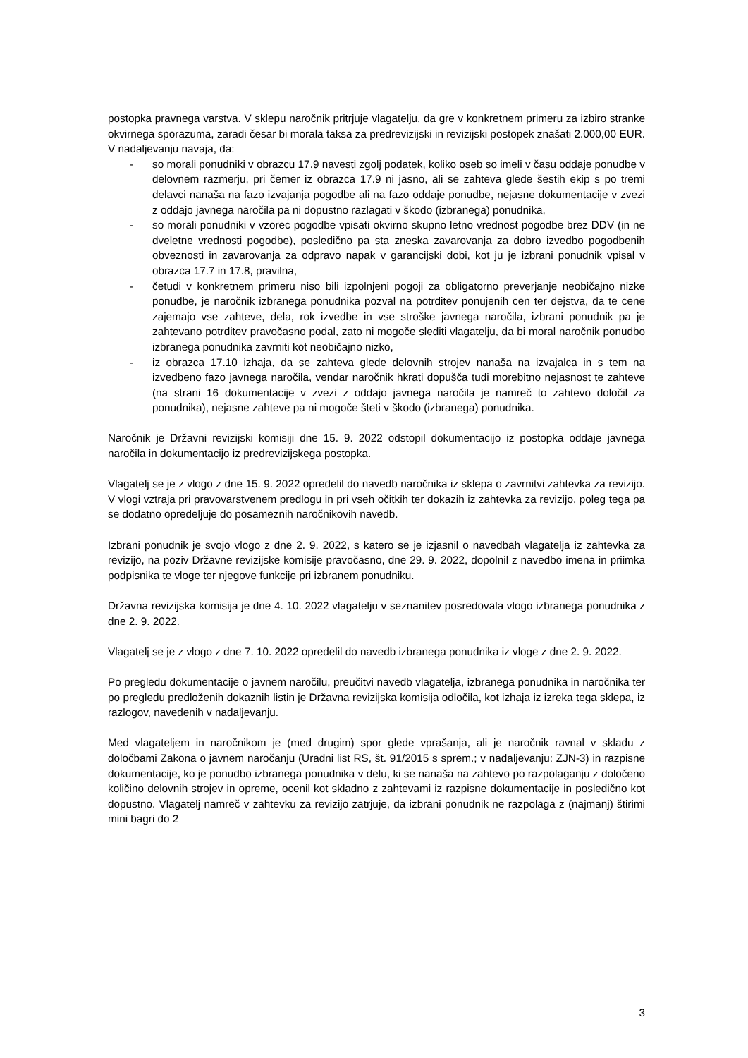postopka pravnega varstva. V sklepu naročnik pritrjuje vlagatelju, da gre v konkretnem primeru za izbiro stranke okvirnega sporazuma, zaradi česar bi morala taksa za predrevizijski in revizijski postopek znašati 2.000,00 EUR. V nadaljevanju navaja, da:
- so morali ponudniki v obrazcu 17.9 navesti zgolj podatek, koliko oseb so imeli v času oddaje ponudbe v delovnem razmerju, pri čemer iz obrazca 17.9 ni jasno, ali se zahteva glede šestih ekip s po tremi delavci nanaša na fazo izvajanja pogodbe ali na fazo oddaje ponudbe, nejasne dokumentacije v zvezi z oddajo javnega naročila pa ni dopustno razlagati v škodo (izbranega) ponudnika,
- so morali ponudniki v vzorec pogodbe vpisati okvirno skupno letno vrednost pogodbe brez DDV (in ne dveletne vrednosti pogodbe), posledično pa sta zneska zavarovanja za dobro izvedbo pogodbenih obveznosti in zavarovanja za odpravo napak v garancijski dobi, kot ju je izbrani ponudnik vpisal v obrazca 17.7 in 17.8, pravilna,
- četudi v konkretnem primeru niso bili izpolnjeni pogoji za obligatorno preverjanje neobičajno nizke ponudbe, je naročnik izbranega ponudnika pozval na potrditev ponujenih cen ter dejstva, da te cene zajemajo vse zahteve, dela, rok izvedbe in vse stroške javnega naročila, izbrani ponudnik pa je zahtevano potrditev pravočasno podal, zato ni mogoče slediti vlagatelju, da bi moral naročnik ponudbo izbranega ponudnika zavrniti kot neobičajno nizko,
- iz obrazca 17.10 izhaja, da se zahteva glede delovnih strojev nanaša na izvajalca in s tem na izvedbeno fazo javnega naročila, vendar naročnik hkrati dopušča tudi morebitno nejasnost te zahteve (na strani 16 dokumentacije v zvezi z oddajo javnega naročila je namreč to zahtevo določil za ponudnika), nejasne zahteve pa ni mogoče šteti v škodo (izbranega) ponudnika.
Naročnik je Državni revizijski komisiji dne 15. 9. 2022 odstopil dokumentacijo iz postopka oddaje javnega naročila in dokumentacijo iz predrevizijskega postopka.
Vlagatelj se je z vlogo z dne 15. 9. 2022 opredelil do navedb naročnika iz sklepa o zavrnitvi zahtevka za revizijo. V vlogi vztraja pri pravovarstvenem predlogu in pri vseh očitkih ter dokazih iz zahtevka za revizijo, poleg tega pa se dodatno opredeljuje do posameznih naročnikovih navedb.
Izbrani ponudnik je svojo vlogo z dne 2. 9. 2022, s katero se je izjasnil o navedbah vlagatelja iz zahtevka za revizijo, na poziv Državne revizijske komisije pravočasno, dne 29. 9. 2022, dopolnil z navedbo imena in priimka podpisnika te vloge ter njegove funkcije pri izbranem ponudniku.
Državna revizijska komisija je dne 4. 10. 2022 vlagatelju v seznanitev posredovala vlogo izbranega ponudnika z dne 2. 9. 2022.
Vlagatelj se je z vlogo z dne 7. 10. 2022 opredelil do navedb izbranega ponudnika iz vloge z dne 2. 9. 2022.
Po pregledu dokumentacije o javnem naročilu, preučitvi navedb vlagatelja, izbranega ponudnika in naročnika ter po pregledu predloženih dokaznih listin je Državna revizijska komisija odločila, kot izhaja iz izreka tega sklepa, iz razlogov, navedenih v nadaljevanju.
Med vlagateljem in naročnikom je (med drugim) spor glede vprašanja, ali je naročnik ravnal v skladu z določbami Zakona o javnem naročanju (Uradni list RS, št. 91/2015 s sprem.; v nadaljevanju: ZJN-3) in razpisne dokumentacije, ko je ponudbo izbranega ponudnika v delu, ki se nanaša na zahtevo po razpolaganju z določeno količino delovnih strojev in opreme, ocenil kot skladno z zahtevami iz razpisne dokumentacije in posledično kot dopustno. Vlagatelj namreč v zahtevku za revizijo zatrjuje, da izbrani ponudnik ne razpolaga z (najmanj) štirimi mini bagri do 2
3